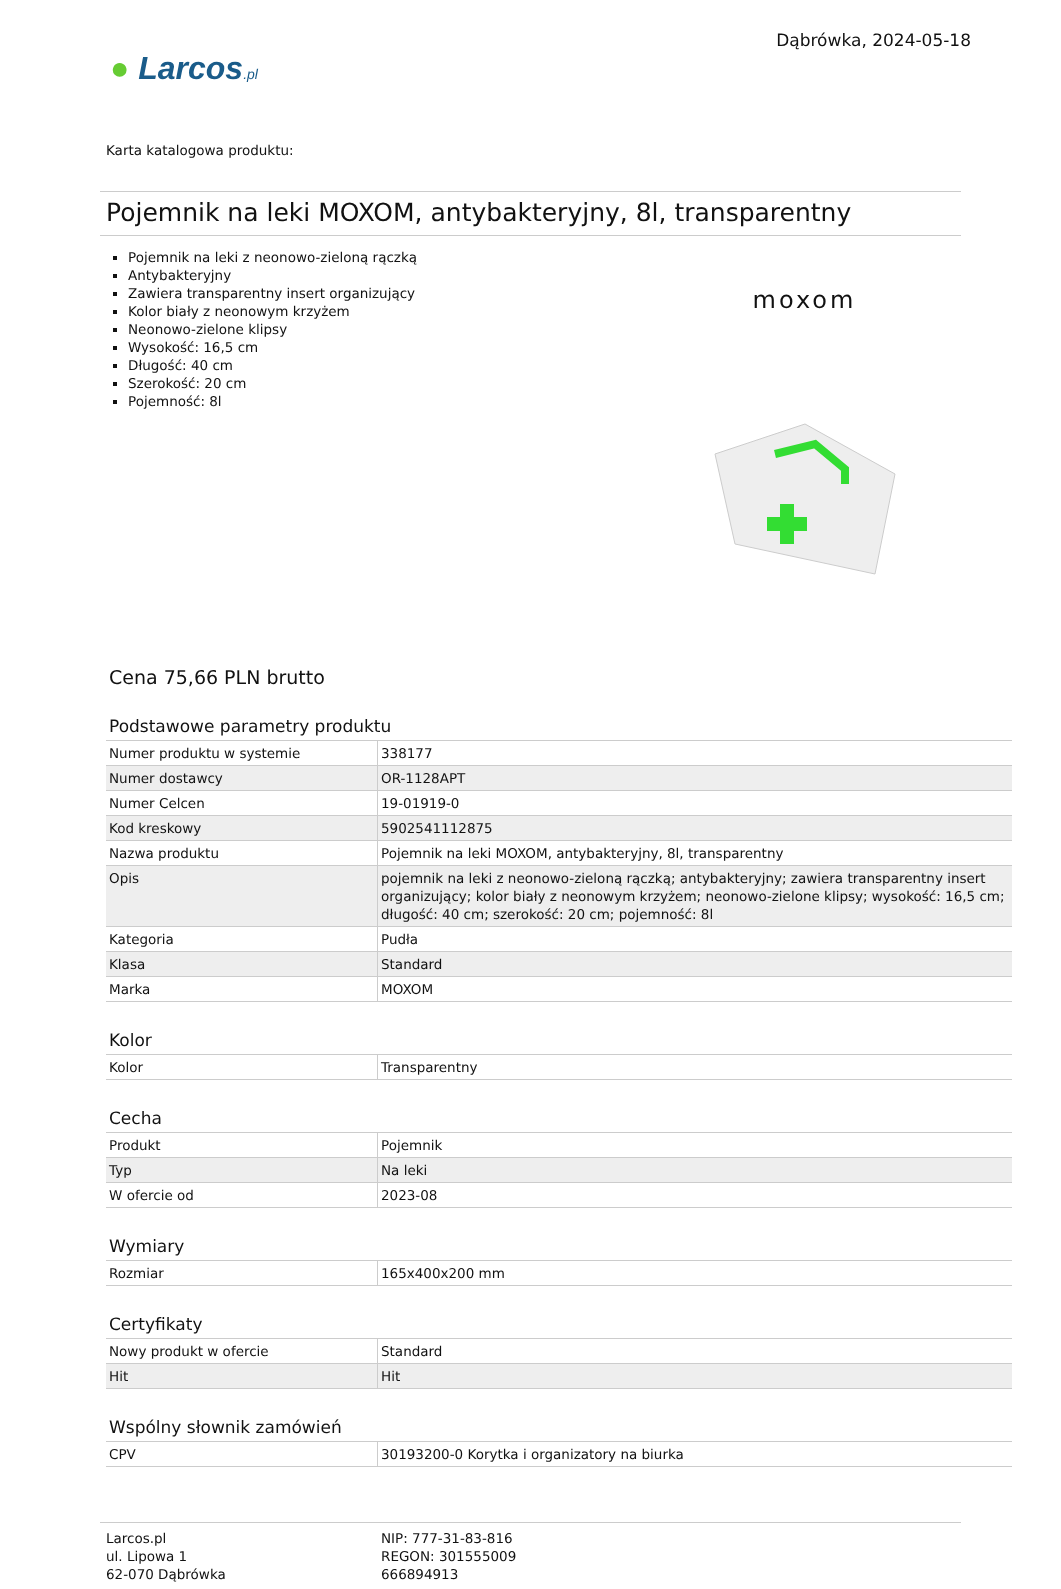● Larcos.pl
Dąbrówka, 2024-05-18
Karta katalogowa produktu:
Pojemnik na leki MOXOM, antybakteryjny, 8l, transparentny
Pojemnik na leki z neonowo-zieloną rączką
Antybakteryjny
Zawiera transparentny insert organizujący
Kolor biały z neonowym krzyżem
Neonowo-zielone klipsy
Wysokość: 16,5 cm
Długość: 40 cm
Szerokość: 20 cm
Pojemność: 8l
moxom
Cena 75,66 PLN brutto
Podstawowe parametry produktu
| Numer produktu w systemie | 338177 |
| Numer dostawcy | OR-1128APT |
| Numer Celcen | 19-01919-0 |
| Kod kreskowy | 5902541112875 |
| Nazwa produktu | Pojemnik na leki MOXOM, antybakteryjny, 8l, transparentny |
| Opis | pojemnik na leki z neonowo-zieloną rączką; antybakteryjny; zawiera transparentny insert organizujący; kolor biały z neonowym krzyżem; neonowo-zielone klipsy; wysokość: 16,5 cm; długość: 40 cm; szerokość: 20 cm; pojemność: 8l |
| Kategoria | Pudła |
| Klasa | Standard |
| Marka | MOXOM |
Kolor
| Kolor | Transparentny |
Cecha
| Produkt | Pojemnik |
| Typ | Na leki |
| W ofercie od | 2023-08 |
Wymiary
| Rozmiar | 165x400x200 mm |
Certyfikaty
| Nowy produkt w ofercie | Standard |
| Hit | Hit |
Wspólny słownik zamówień
| CPV | 30193200-0 Korytka i organizatory na biurka |
Larcos.pl
ul. Lipowa 1
62-070 Dąbrówka
NIP: 777-31-83-816
REGON: 301555009
666894913